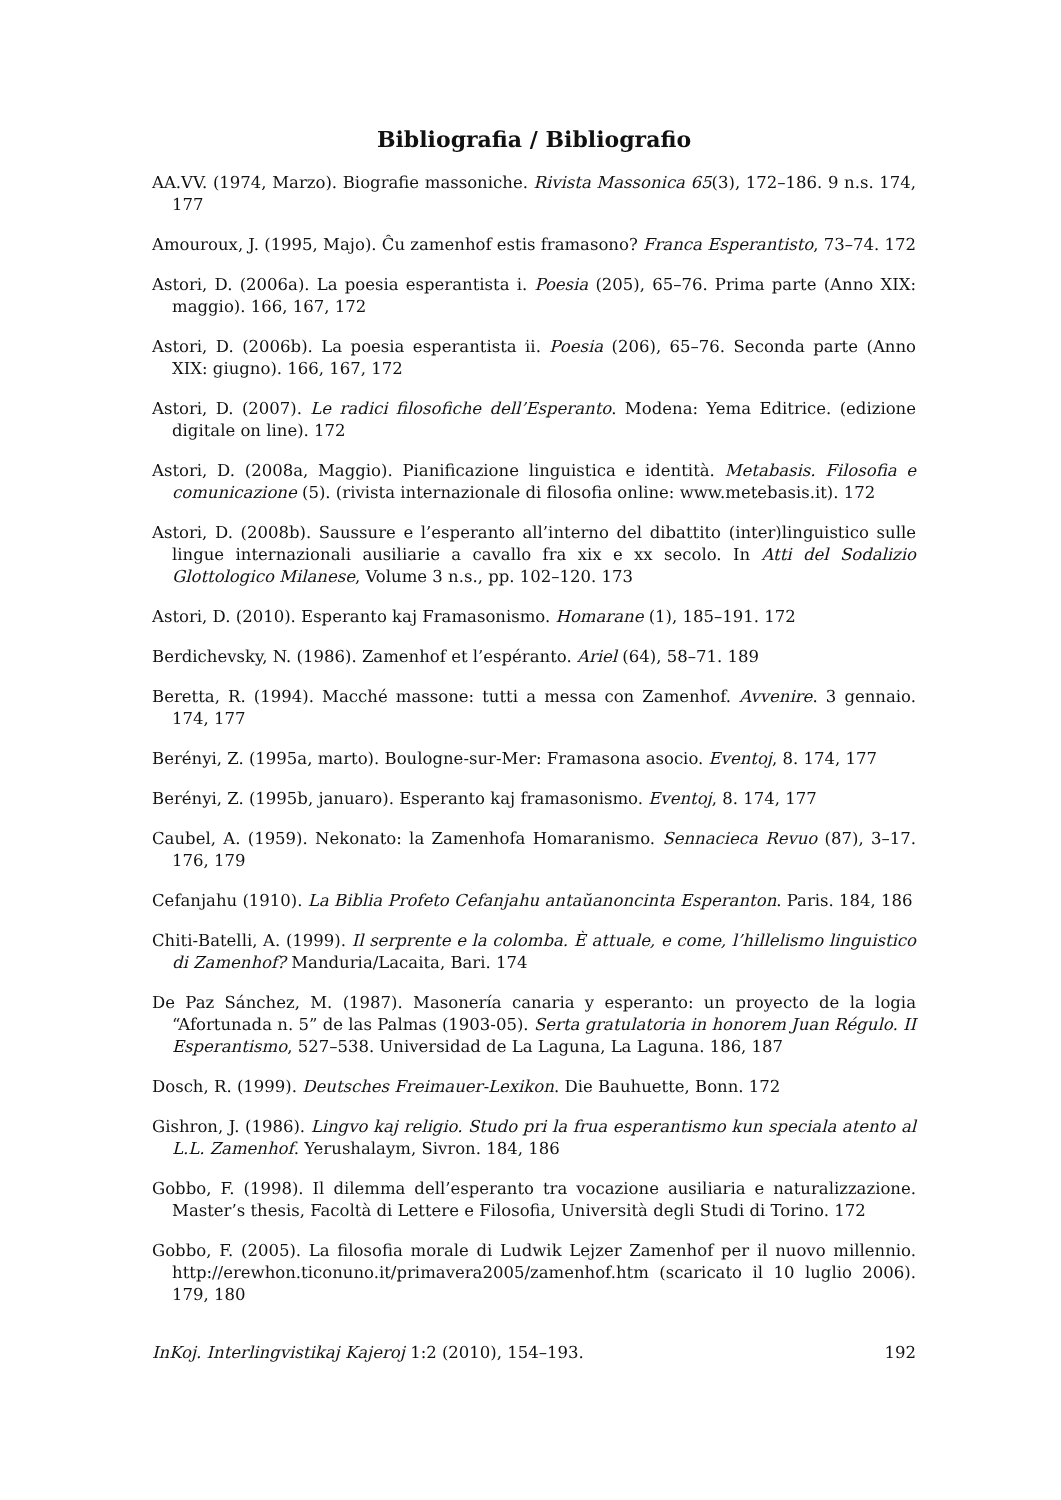Bibliografia / Bibliografio
AA.VV. (1974, Marzo). Biografie massoniche. Rivista Massonica 65(3), 172–186. 9 n.s. 174, 177
Amouroux, J. (1995, Majo). Ĉu zamenhof estis framasono? Franca Esperantisto, 73–74. 172
Astori, D. (2006a). La poesia esperantista i. Poesia (205), 65–76. Prima parte (Anno XIX: maggio). 166, 167, 172
Astori, D. (2006b). La poesia esperantista ii. Poesia (206), 65–76. Seconda parte (Anno XIX: giugno). 166, 167, 172
Astori, D. (2007). Le radici filosofiche dell’Esperanto. Modena: Yema Editrice. (edizione digitale on line). 172
Astori, D. (2008a, Maggio). Pianificazione linguistica e identità. Metabasis. Filosofia e comunicazione (5). (rivista internazionale di filosofia online: www.metebasis.it). 172
Astori, D. (2008b). Saussure e l’esperanto all’interno del dibattito (inter)linguistico sulle lingue internazionali ausiliarie a cavallo fra xix e xx secolo. In Atti del Sodalizio Glottologico Milanese, Volume 3 n.s., pp. 102–120. 173
Astori, D. (2010). Esperanto kaj Framasonismo. Homarane (1), 185–191. 172
Berdichevsky, N. (1986). Zamenhof et l’espéranto. Ariel (64), 58–71. 189
Beretta, R. (1994). Macché massone: tutti a messa con Zamenhof. Avvenire. 3 gennaio. 174, 177
Berényi, Z. (1995a, marto). Boulogne-sur-Mer: Framasona asocio. Eventoj, 8. 174, 177
Berényi, Z. (1995b, januaro). Esperanto kaj framasonismo. Eventoj, 8. 174, 177
Caubel, A. (1959). Nekonato: la Zamenhofa Homaranismo. Sennacieca Revuo (87), 3–17. 176, 179
Cefanjahu (1910). La Biblia Profeto Cefanjahu antaŭanoncinta Esperanton. Paris. 184, 186
Chiti-Batelli, A. (1999). Il serprente e la colomba. È attuale, e come, l’hillelismo linguistico di Zamenhof? Manduria/Lacaita, Bari. 174
De Paz Sánchez, M. (1987). Masonería canaria y esperanto: un proyecto de la logia “Afortunada n. 5” de las Palmas (1903-05). Serta gratulatoria in honorem Juan Régulo. II Esperantismo, 527–538. Universidad de La Laguna, La Laguna. 186, 187
Dosch, R. (1999). Deutsches Freimauer-Lexikon. Die Bauhuette, Bonn. 172
Gishron, J. (1986). Lingvo kaj religio. Studo pri la frua esperantismo kun speciala atento al L.L. Zamenhof. Yerushalaym, Sivron. 184, 186
Gobbo, F. (1998). Il dilemma dell’esperanto tra vocazione ausiliaria e naturalizzazione. Master’s thesis, Facoltà di Lettere e Filosofia, Università degli Studi di Torino. 172
Gobbo, F. (2005). La filosofia morale di Ludwik Lejzer Zamenhof per il nuovo millennio. http://erewhon.ticonuno.it/primavera2005/zamenhof.htm (scaricato il 10 luglio 2006). 179, 180
InKoj. Interlingvistikaj Kajeroj 1:2 (2010), 154–193. 192